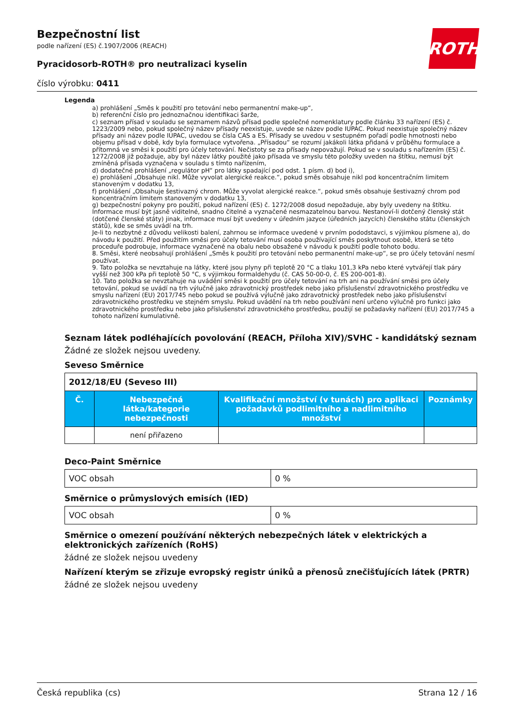ROTH
Bezpečnostní list
podle nařízení (ES) č.1907/2006 (REACH)
Pyracidosorb-ROTH® pro neutralizaci kyselin
číslo výrobku: 0411
Legenda
a) prohlášení „Směs k použití pro tetování nebo permanentní make-up“,
b) referenční číslo pro jednoznačnou identifikaci šarže,
c) seznam přísad v souladu se seznamem názvů přísad podle společné nomenklatury podle článku 33 nařízení (ES) č. 1223/2009 nebo, pokud společný název přísady neexistuje, uvede se název podle IUPAC. Pokud neexistuje společný název přísady ani název podle IUPAC, uvedou se čísla CAS a ES. Přísady se uvedou v sestupném pořadí podle hmotnosti nebo objemu přísad v době, kdy byla formulace vytvořena. „Přísadou“ se rozumí jakákoli látka přidaná v průběhu formulace a přítomná ve směsi k použití pro účely tetování. Nečistoty se za přísady nepovažují. Pokud se v souladu s nařízením (ES) č. 1272/2008 již požaduje, aby byl název látky použité jako přísada ve smyslu této položky uveden na štítku, nemusí být zmíněná přísada vyznačena v souladu s tímto nařízením,
d) dodatečné prohlášení „regulátor pH“ pro látky spadající pod odst. 1 písm. d) bod i),
e) prohlášení „Obsahuje nikl. Může vyvolat alergické reakce.“, pokud směs obsahuje nikl pod koncentračním limitem stanoveným v dodatku 13,
f) prohlášení „Obsahuje šestivazný chrom. Může vyvolat alergické reakce.“, pokud směs obsahuje šestivazný chrom pod koncentračním limitem stanoveným v dodatku 13,
g) bezpečnostní pokyny pro použití, pokud nařízení (ES) č. 1272/2008 dosud nepožaduje, aby byly uvedeny na štítku. Informace musí být jasně viditelné, snadno čitelné a vyznačené nesmazatelnou barvou. Nestanoví-li dotčený členský stát (dotčené členské státy) jinak, informace musí být uvedeny v úředním jazyce (úředních jazycích) členského státu (členských států), kde se směs uvádí na trh.
Je-li to nezbytné z důvodu velikosti balení, zahrnou se informace uvedené v prvním pododstavci, s výjimkou písmene a), do návodu k použití. Před použitím směsi pro účely tetování musí osoba používající směs poskytnout osobě, která se této proceduře podrobuje, informace vyznačené na obalu nebo obsažené v návodu k použití podle tohoto bodu.
8. Směsi, které neobsahují prohlášení „Směs k použití pro tetování nebo permanentní make-up“, se pro účely tetování nesmí používat.
9. Tato položka se nevztahuje na látky, které jsou plyny při teplotě 20 °C a tlaku 101,3 kPa nebo které vytvářejí tlak páry vyšší než 300 kPa při teplotě 50 °C, s výjimkou formaldehydu (č. CAS 50-00-0, č. ES 200-001-8).
10. Tato položka se nevztahuje na uvádění směsi k použití pro účely tetování na trh ani na používání směsi pro účely tetování, pokud se uvádí na trh výlučně jako zdravotnický prostředek nebo jako příslušenství zdravotnického prostředku ve smyslu nařízení (EU) 2017/745 nebo pokud se používá výlučně jako zdravotnický prostředek nebo jako příslušenství zdravotnického prostředku ve stejném smyslu. Pokud uvádění na trh nebo používání není určeno výlučně pro funkci jako zdravotnického prostředku nebo jako příslušenství zdravotnického prostředku, použijí se požadavky nařízení (EU) 2017/745 a tohoto nařízení kumulativně.
Seznam látek podléhajících povolování (REACH, Příloha XIV)/SVHC - kandidátský seznam
Žádné ze složek nejsou uvedeny.
Seveso Směrnice
| 2012/18/EU (Seveso III) | | | |
| Č. | Nebezpečná látka/kategorie nebezpečnosti | Kvalifikační množství (v tunách) pro aplikaci požadavků podlimitního a nadlimitního množství | Poznámky |
| | není přiřazeno | | |
Deco-Paint Směrnice
| VOC obsah | 0 % |
Směrnice o průmyslových emisích (IED)
| VOC obsah | 0 % |
Směrnice o omezení používání některých nebezpečných látek v elektrických a elektronických zařízeních (RoHS)
žádné ze složek nejsou uvedeny
Nařízení kterým se zřizuje evropský registr úniků a přenosů znečišťujících látek (PRTR)
žádné ze složek nejsou uvedeny
Česká republika (cs) Strana 12 / 16